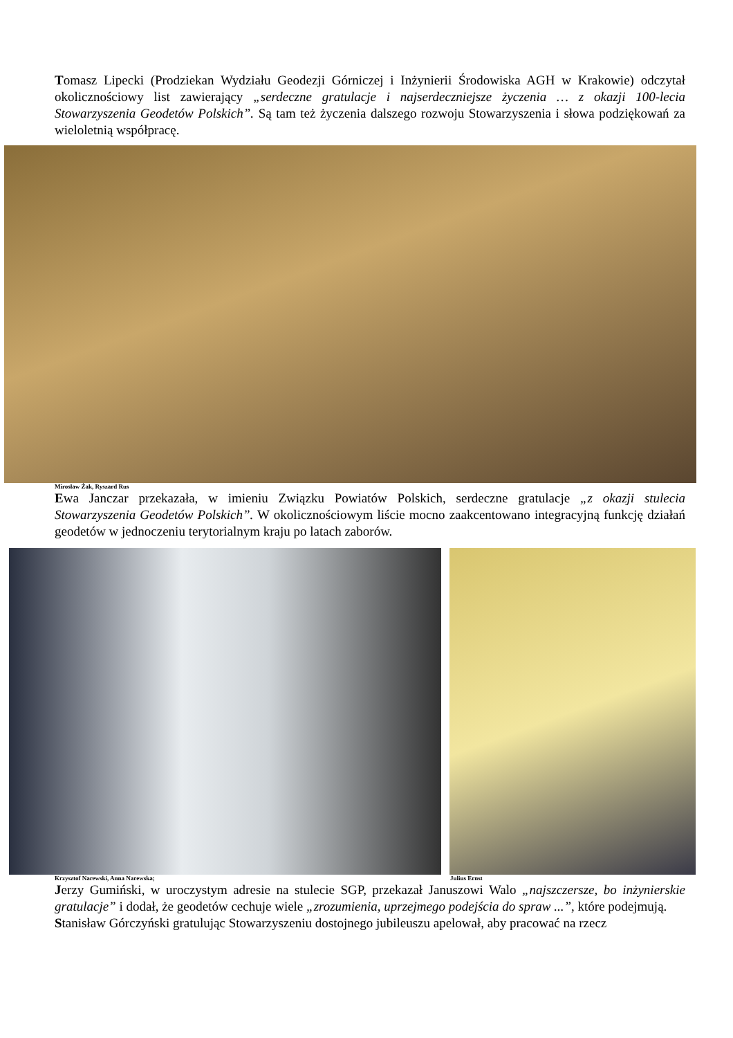Tomasz Lipecki (Prodziekan Wydziału Geodezji Górniczej i Inżynierii Środowiska AGH w Krakowie) odczytał okolicznościowy list zawierający „serdeczne gratulacje i najserdeczniejsze życzenia … z okazji 100-lecia Stowarzyszenia Geodetów Polskich”. Są tam też życzenia dalszego rozwoju Stowarzyszenia i słowa podziękowań za wieloletnią współpracę.
Mirosław Żak, Ryszard Rus
Ewa Janczar przekazała, w imieniu Związku Powiatów Polskich, serdeczne gratulacje „z okazji stulecia Stowarzyszenia Geodetów Polskich”. W okolicznościowym liście mocno zaakcentowano integracyjną funkcję działań geodetów w jednoczeniu terytorialnym kraju po latach zaborów.
Krzysztof Narewski, Anna Narewska; Julius Ernst
Jerzy Gumiński, w uroczystym adresie na stulecie SGP, przekazał Januszowi Walo „najszczersze, bo inżynierskie gratulacje” i dodał, że geodetów cechuje wiele „zrozumienia, uprzejmego podejścia do spraw ...”, które podejmują.
Stanisław Górczyński gratulując Stowarzyszeniu dostojnego jubileuszu apelował, aby pracować na rzecz